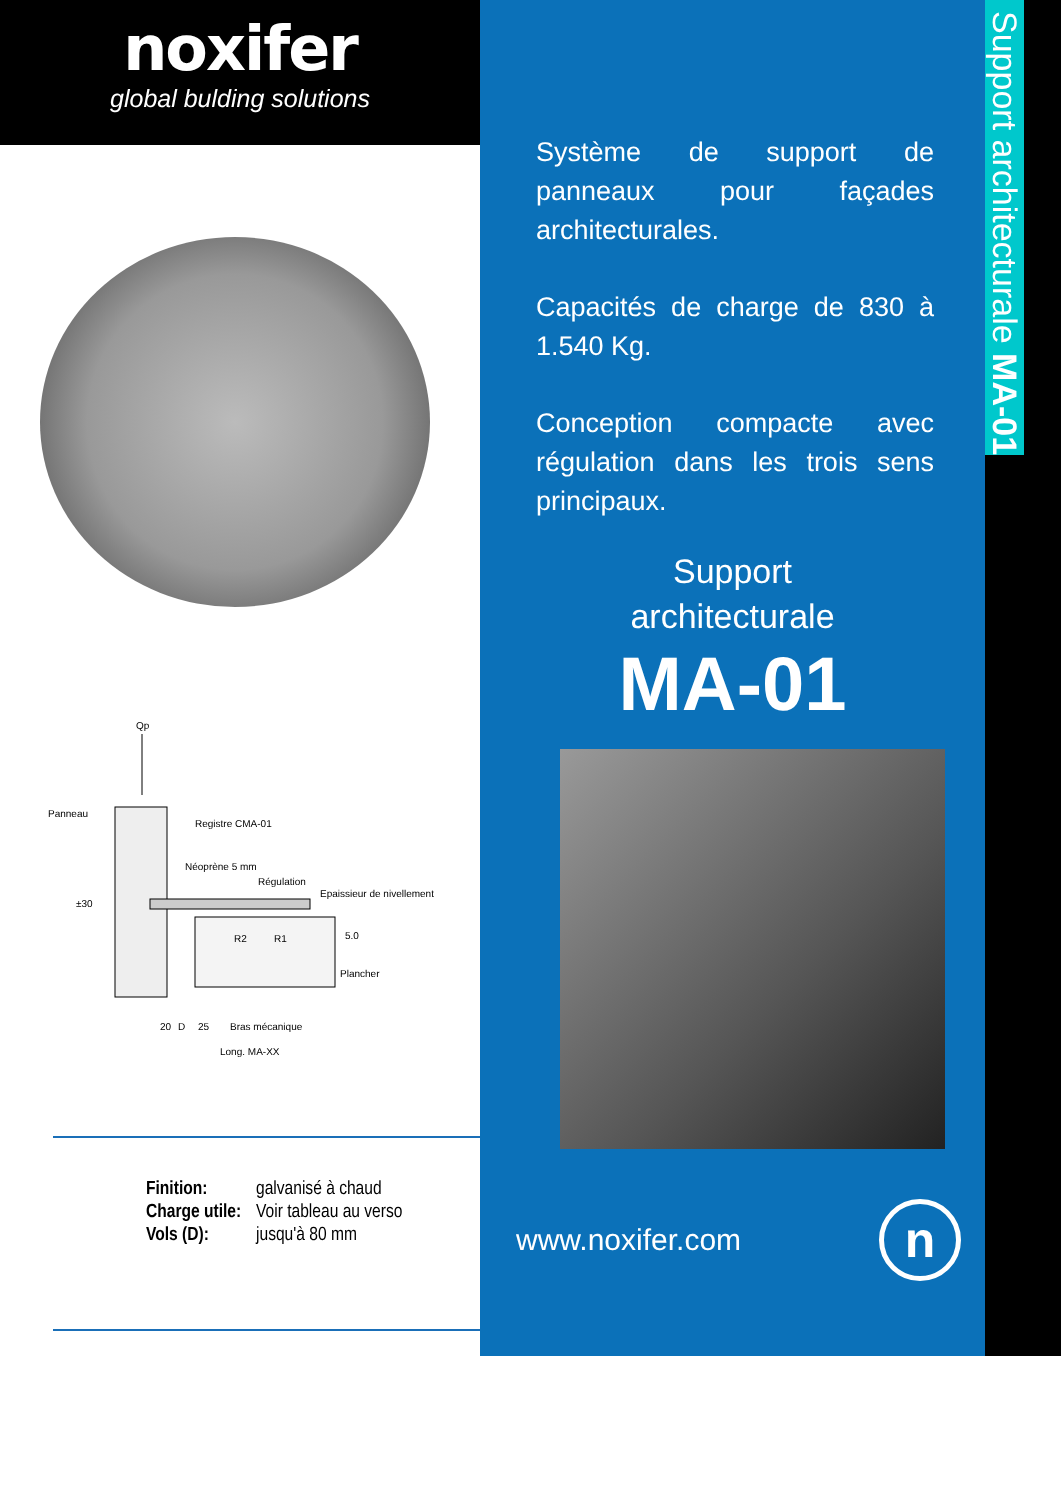noxifer
global bulding solutions
Qp
Panneau
Registre CMA-01
Néoprène 5 mm
Régulation
Epaissieur de nivellement
±30
R2
R1
5.0
Plancher
Bras mécanique
20
D
25
Long. MA-XX
Finition: galvanisé à chaud
Charge utile: Voir tableau au verso
Vols (D): jusqu'à 80 mm
Système de support de panneaux pour façades architecturales.
Capacités de charge de 830 à 1.540 Kg.
Conception compacte avec régulation dans les trois sens principaux.
Support
architecturale
MA-01
www.noxifer.com n
Support architecturale MA-01